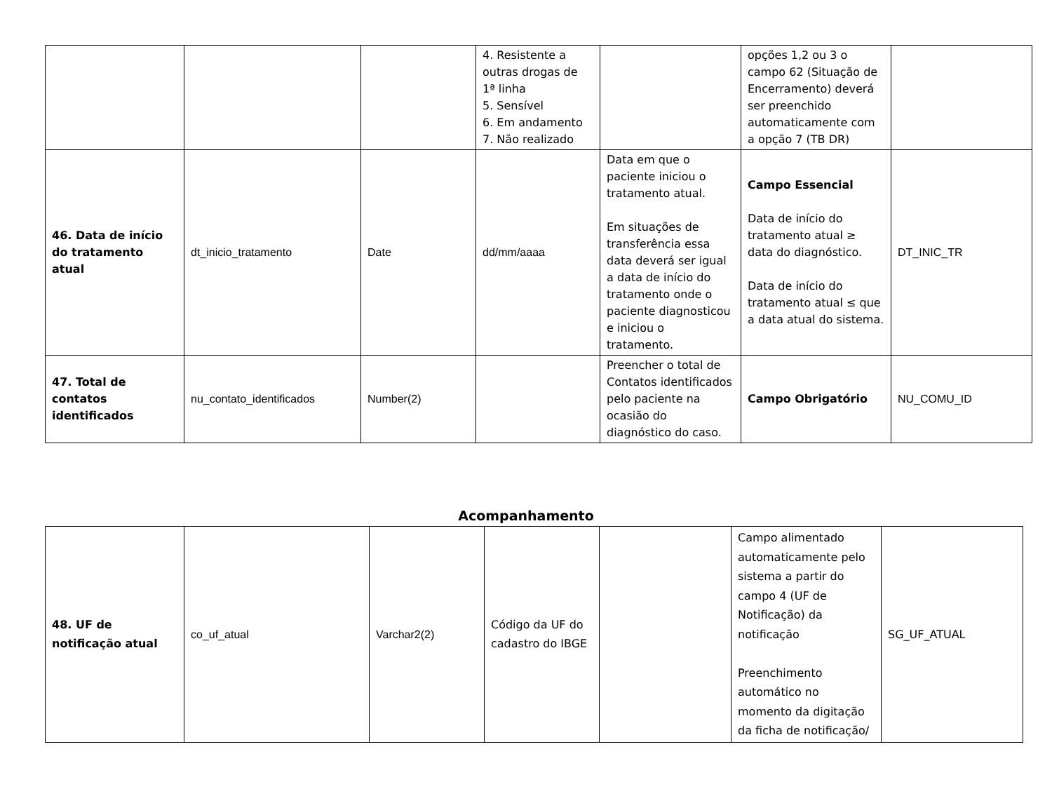| | | | 4. Resistente a outras drogas de 1ª linha 5. Sensível 6. Em andamento 7. Não realizado | | opções 1,2 ou 3 o campo 62 (Situação de Encerramento) deverá ser preenchido automaticamente com a opção 7 (TB DR) | |
| 46. Data de início do tratamento atual | dt_inicio_tratamento | Date | dd/mm/aaaa | Data em que o paciente iniciou o tratamento atual. Em situações de transferência essa data deverá ser igual a data de início do tratamento onde o paciente diagnosticou e iniciou o tratamento. | Campo Essencial Data de início do tratamento atual ≥ data do diagnóstico. Data de início do tratamento atual ≤ que a data atual do sistema. | DT_INIC_TR |
| 47. Total de contatos identificados | nu_contato_identificados | Number(2) | | Preencher o total de Contatos identificados pelo paciente na ocasião do diagnóstico do caso. | Campo Obrigatório | NU_COMU_ID |
Acompanhamento
| 48. UF de notificação atual | co_uf_atual | Varchar2(2) | Código da UF do cadastro do IBGE | | Campo alimentado automaticamente pelo sistema a partir do campo 4 (UF de Notificação) da notificação Preenchimento automático no momento da digitação da ficha de notificação/ | SG_UF_ATUAL |